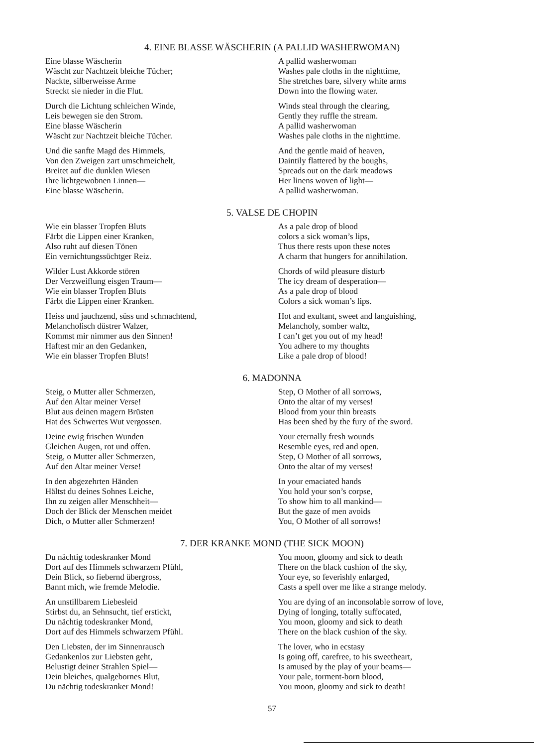4. EINE BLASSE WÄSCHERIN (A PALLID WASHERWOMAN)
Eine blasse Wäscherin
Wäscht zur Nachtzeit bleiche Tücher;
Nackte, silberweisse Arme
Streckt sie nieder in die Flut.
Durch die Lichtung schleichen Winde,
Leis bewegen sie den Strom.
Eine blasse Wäscherin
Wäscht zur Nachtzeit bleiche Tücher.
Und die sanfte Magd des Himmels,
Von den Zweigen zart umschmeichelt,
Breitet auf die dunklen Wiesen
Ihre lichtgewobnen Linnen—
Eine blasse Wäscherin.
A pallid washerwoman
Washes pale cloths in the nighttime,
She stretches bare, silvery white arms
Down into the flowing water.
Winds steal through the clearing,
Gently they ruffle the stream.
A pallid washerwoman
Washes pale cloths in the nighttime.
And the gentle maid of heaven,
Daintily flattered by the boughs,
Spreads out on the dark meadows
Her linens woven of light—
A pallid washerwoman.
5. VALSE DE CHOPIN
Wie ein blasser Tropfen Bluts
Färbt die Lippen einer Kranken,
Also ruht auf diesen Tönen
Ein vernichtungssüchtger Reiz.
Wilder Lust Akkorde stören
Der Verzweiflung eisgen Traum—
Wie ein blasser Tropfen Bluts
Färbt die Lippen einer Kranken.
Heiss und jauchzend, süss und schmachtend,
Melancholisch düstrer Walzer,
Kommst mir nimmer aus den Sinnen!
Haftest mir an den Gedanken,
Wie ein blasser Tropfen Bluts!
As a pale drop of blood
colors a sick woman’s lips,
Thus there rests upon these notes
A charm that hungers for annihilation.
Chords of wild pleasure disturb
The icy dream of desperation—
As a pale drop of blood
Colors a sick woman’s lips.
Hot and exultant, sweet and languishing,
Melancholy, somber waltz,
I can’t get you out of my head!
You adhere to my thoughts
Like a pale drop of blood!
6. MADONNA
Steig, o Mutter aller Schmerzen,
Auf den Altar meiner Verse!
Blut aus deinen magern Brüsten
Hat des Schwertes Wut vergossen.
Deine ewig frischen Wunden
Gleichen Augen, rot und offen.
Steig, o Mutter aller Schmerzen,
Auf den Altar meiner Verse!
In den abgezehrten Händen
Hältst du deines Sohnes Leiche,
Ihn zu zeigen aller Menschheit—
Doch der Blick der Menschen meidet
Dich, o Mutter aller Schmerzen!
Step, O Mother of all sorrows,
Onto the altar of my verses!
Blood from your thin breasts
Has been shed by the fury of the sword.
Your eternally fresh wounds
Resemble eyes, red and open.
Step, O Mother of all sorrows,
Onto the altar of my verses!
In your emaciated hands
You hold your son’s corpse,
To show him to all mankind—
But the gaze of men avoids
You, O Mother of all sorrows!
7. DER KRANKE MOND (THE SICK MOON)
Du nächtig todeskranker Mond
Dort auf des Himmels schwarzem Pfühl,
Dein Blick, so fiebernd übergross,
Bannt mich, wie fremde Melodie.
An unstillbarem Liebesleid
Stirbst du, an Sehnsucht, tief erstickt,
Du nächtig todeskranker Mond,
Dort auf des Himmels schwarzem Pfühl.
Den Liebsten, der im Sinnenrausch
Gedankenlos zur Liebsten geht,
Belustigt deiner Strahlen Spiel—
Dein bleiches, qualgebornes Blut,
Du nächtig todeskranker Mond!
You moon, gloomy and sick to death
There on the black cushion of the sky,
Your eye, so feverishly enlarged,
Casts a spell over me like a strange melody.
You are dying of an inconsolable sorrow of love,
Dying of longing, totally suffocated,
You moon, gloomy and sick to death
There on the black cushion of the sky.
The lover, who in ecstasy
Is going off, carefree, to his sweetheart,
Is amused by the play of your beams—
Your pale, torment-born blood,
You moon, gloomy and sick to death!
57